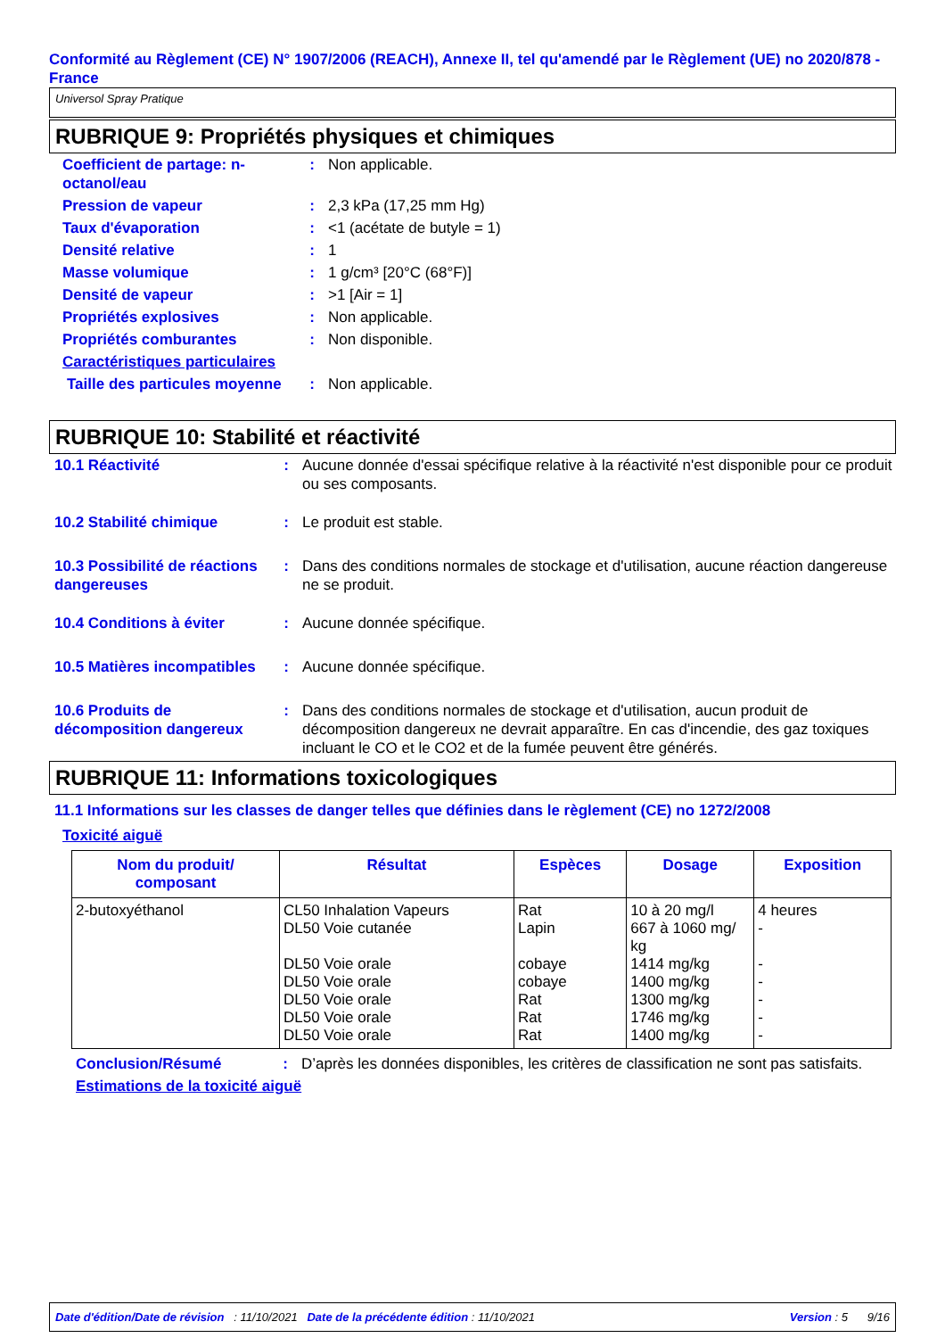Conformité au Règlement (CE) N° 1907/2006 (REACH), Annexe II, tel qu'amendé par le Règlement (UE) no 2020/878 - France
Universol Spray Pratique
RUBRIQUE 9: Propriétés physiques et chimiques
| Coefficient de partage: n-octanol/eau | : | Non applicable. |
| Pression de vapeur | : | 2,3 kPa (17,25 mm Hg) |
| Taux d'évaporation | : | <1 (acétate de butyle = 1) |
| Densité relative | : | 1 |
| Masse volumique | : | 1 g/cm³ [20°C (68°F)] |
| Densité de vapeur | : | >1 [Air = 1] |
| Propriétés explosives | : | Non applicable. |
| Propriétés comburantes | : | Non disponible. |
| Caractéristiques particulaires | | |
| Taille des particules moyenne | : | Non applicable. |
RUBRIQUE 10: Stabilité et réactivité
| 10.1 Réactivité | : | Aucune donnée d'essai spécifique relative à la réactivité n'est disponible pour ce produit ou ses composants. |
| 10.2 Stabilité chimique | : | Le produit est stable. |
| 10.3 Possibilité de réactions dangereuses | : | Dans des conditions normales de stockage et d'utilisation, aucune réaction dangereuse ne se produit. |
| 10.4 Conditions à éviter | : | Aucune donnée spécifique. |
| 10.5 Matières incompatibles | : | Aucune donnée spécifique. |
| 10.6 Produits de décomposition dangereux | : | Dans des conditions normales de stockage et d'utilisation, aucun produit de décomposition dangereux ne devrait apparaître. En cas d'incendie, des gaz toxiques incluant le CO et le CO2 et de la fumée peuvent être générés. |
RUBRIQUE 11: Informations toxicologiques
11.1 Informations sur les classes de danger telles que définies dans le règlement (CE) no 1272/2008
Toxicité aiguë
| Nom du produit/ composant | Résultat | Espèces | Dosage | Exposition |
| --- | --- | --- | --- | --- |
| 2-butoxyéthanol | CL50 Inhalation Vapeurs DL50 Voie cutanée DL50 Voie orale DL50 Voie orale DL50 Voie orale DL50 Voie orale DL50 Voie orale | Rat Lapin cobaye cobaye Rat Rat Rat | 10 à 20 mg/l 667 à 1060 mg/ kg 1414 mg/kg 1400 mg/kg 1300 mg/kg 1746 mg/kg 1400 mg/kg | 4 heures - - - - - - |
| Conclusion/Résumé | : | D’après les données disponibles, les critères de classification ne sont pas satisfaits. |
| Estimations de la toxicité aiguë | | |
Date d'édition/Date de révision : 11/10/2021 Date de la précédente édition : 11/10/2021 Version : 5 9/16